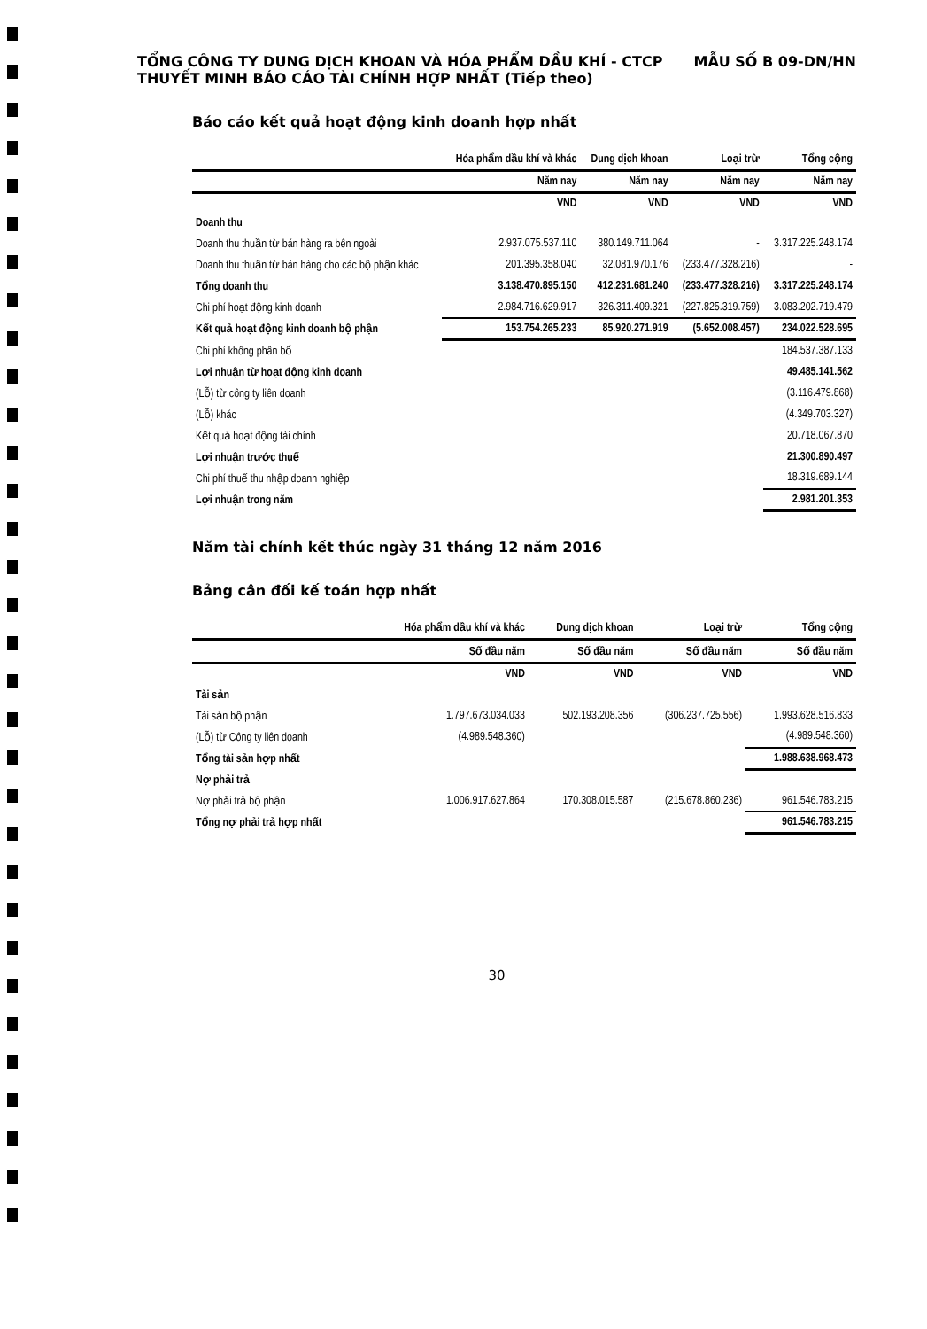TỔNG CÔNG TY DUNG DỊCH KHOAN VÀ HÓA PHẨM DẦU KHÍ - CTCP MẪU SỐ B 09-DN/HN
THUYẾT MINH BÁO CÁO TÀI CHÍNH HỢP NHẤT (Tiếp theo)
Báo cáo kết quả hoạt động kinh doanh hợp nhất
| | Hóa phẩm dầu khí và khác | Dung dịch khoan | Loại trừ | Tổng cộng |
| --- | --- | --- | --- | --- |
| | Năm nay | Năm nay | Năm nay | Năm nay |
| | VND | VND | VND | VND |
| Doanh thu | | | | |
| Doanh thu thuần từ bán hàng ra bên ngoài | 2.937.075.537.110 | 380.149.711.064 | - | 3.317.225.248.174 |
| Doanh thu thuần từ bán hàng cho các bộ phận khác | 201.395.358.040 | 32.081.970.176 | (233.477.328.216) | - |
| Tổng doanh thu | 3.138.470.895.150 | 412.231.681.240 | (233.477.328.216) | 3.317.225.248.174 |
| Chi phí hoạt động kinh doanh | 2.984.716.629.917 | 326.311.409.321 | (227.825.319.759) | 3.083.202.719.479 |
| Kết quả hoạt động kinh doanh bộ phận | 153.754.265.233 | 85.920.271.919 | (5.652.008.457) | 234.022.528.695 |
| Chi phí không phân bổ | | | | 184.537.387.133 |
| Lợi nhuận từ hoạt động kinh doanh | | | | 49.485.141.562 |
| (Lỗ) từ công ty liên doanh | | | | (3.116.479.868) |
| (Lỗ) khác | | | | (4.349.703.327) |
| Kết quả hoạt động tài chính | | | | 20.718.067.870 |
| Lợi nhuận trước thuế | | | | 21.300.890.497 |
| Chi phí thuế thu nhập doanh nghiệp | | | | 18.319.689.144 |
| Lợi nhuận trong năm | | | | 2.981.201.353 |
Năm tài chính kết thúc ngày 31 tháng 12 năm 2016
Bảng cân đối kế toán hợp nhất
| | Hóa phẩm dầu khí và khác | Dung dịch khoan | Loại trừ | Tổng cộng |
| --- | --- | --- | --- | --- |
| | Số đầu năm | Số đầu năm | Số đầu năm | Số đầu năm |
| | VND | VND | VND | VND |
| Tài sản | | | | |
| Tài sản bộ phận | 1.797.673.034.033 | 502.193.208.356 | (306.237.725.556) | 1.993.628.516.833 |
| (Lỗ) từ Công ty liên doanh | (4.989.548.360) | | | (4.989.548.360) |
| Tổng tài sản hợp nhất | | | | 1.988.638.968.473 |
| Nợ phải trả | | | | |
| Nợ phải trả bộ phận | 1.006.917.627.864 | 170.308.015.587 | (215.678.860.236) | 961.546.783.215 |
| Tổng nợ phải trả hợp nhất | | | | 961.546.783.215 |
30